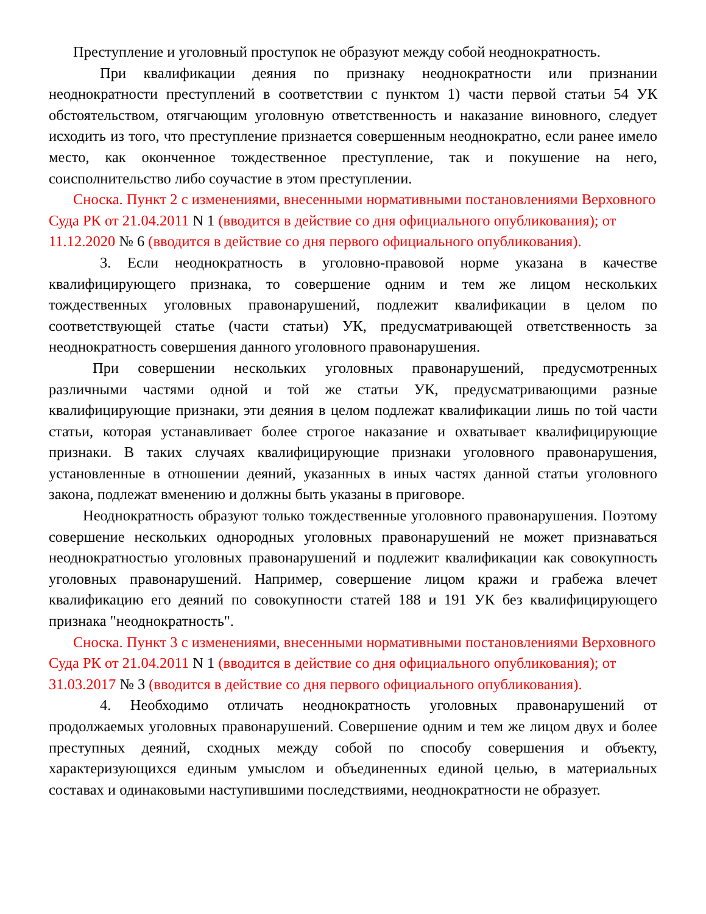Преступление и уголовный проступок не образуют между собой неоднократность.
При квалификации деяния по признаку неоднократности или признании неоднократности преступлений в соответствии с пунктом 1) части первой статьи 54 УК обстоятельством, отягчающим уголовную ответственность и наказание виновного, следует исходить из того, что преступление признается совершенным неоднократно, если ранее имело место, как оконченное тождественное преступление, так и покушение на него, соисполнительство либо соучастие в этом преступлении.
Сноска. Пункт 2 с изменениями, внесенными нормативными постановлениями Верховного Суда РК от 21.04.2011 N 1 (вводится в действие со дня официального опубликования); от 11.12.2020 № 6 (вводится в действие со дня первого официального опубликования).
3. Если неоднократность в уголовно-правовой норме указана в качестве квалифицирующего признака, то совершение одним и тем же лицом нескольких тождественных уголовных правонарушений, подлежит квалификации в целом по соответствующей статье (части статьи) УК, предусматривающей ответственность за неоднократность совершения данного уголовного правонарушения.
При совершении нескольких уголовных правонарушений, предусмотренных различными частями одной и той же статьи УК, предусматривающими разные квалифицирующие признаки, эти деяния в целом подлежат квалификации лишь по той части статьи, которая устанавливает более строгое наказание и охватывает квалифицирующие признаки. В таких случаях квалифицирующие признаки уголовного правонарушения, установленные в отношении деяний, указанных в иных частях данной статьи уголовного закона, подлежат вменению и должны быть указаны в приговоре.
Неоднократность образуют только тождественные уголовного правонарушения. Поэтому совершение нескольких однородных уголовных правонарушений не может признаваться неоднократностью уголовных правонарушений и подлежит квалификации как совокупность уголовных правонарушений. Например, совершение лицом кражи и грабежа влечет квалификацию его деяний по совокупности статей 188 и 191 УК без квалифицирующего признака "неоднократность".
Сноска. Пункт 3 с изменениями, внесенными нормативными постановлениями Верховного Суда РК от 21.04.2011 N 1 (вводится в действие со дня официального опубликования); от 31.03.2017 № 3 (вводится в действие со дня первого официального опубликования).
4. Необходимо отличать неоднократность уголовных правонарушений от продолжаемых уголовных правонарушений. Совершение одним и тем же лицом двух и более преступных деяний, сходных между собой по способу совершения и объекту, характеризующихся единым умыслом и объединенных единой целью, в материальных составах и одинаковыми наступившими последствиями, неоднократности не образует.